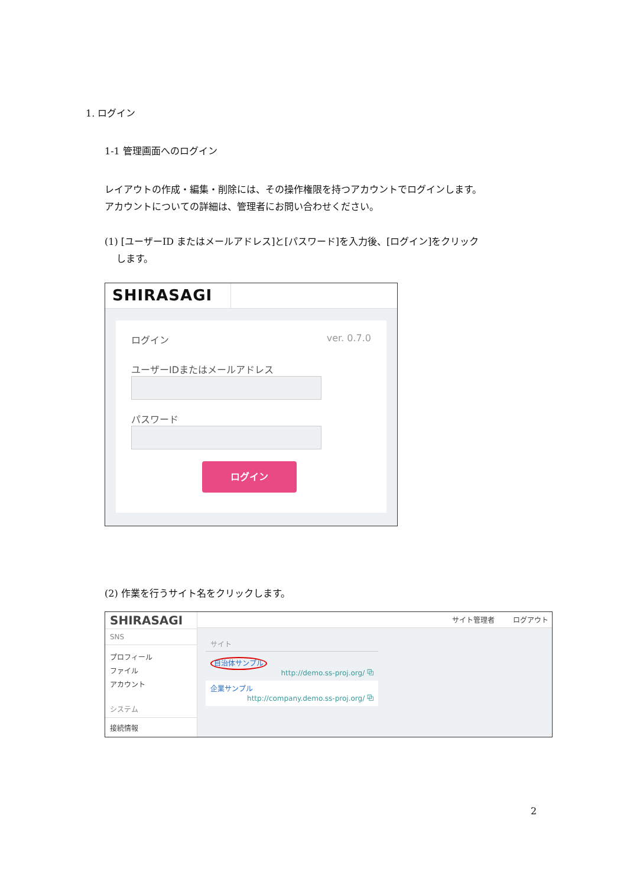1. ログイン
1-1 管理画面へのログイン
レイアウトの作成・編集・削除には、その操作権限を持つアカウントでログインします。
アカウントについての詳細は、管理者にお問い合わせください。
(1) [ユーザーID またはメールアドレス]と[パスワード]を入力後、[ログイン]をクリック
します。
SHIRASAGI
ログイン ver. 0.7.0
ユーザーIDまたはメールアドレス
パスワード
ログイン
(2) 作業を行うサイト名をクリックします。
SHIRASAGI
SNS
プロフィール
ファイル
アカウント
システム
接続情報
サイト管理者 ログアウト
サイト
自治体サンプル
http://demo.ss-proj.org/ ⧉
企業サンプル
http://company.demo.ss-proj.org/ ⧉
2